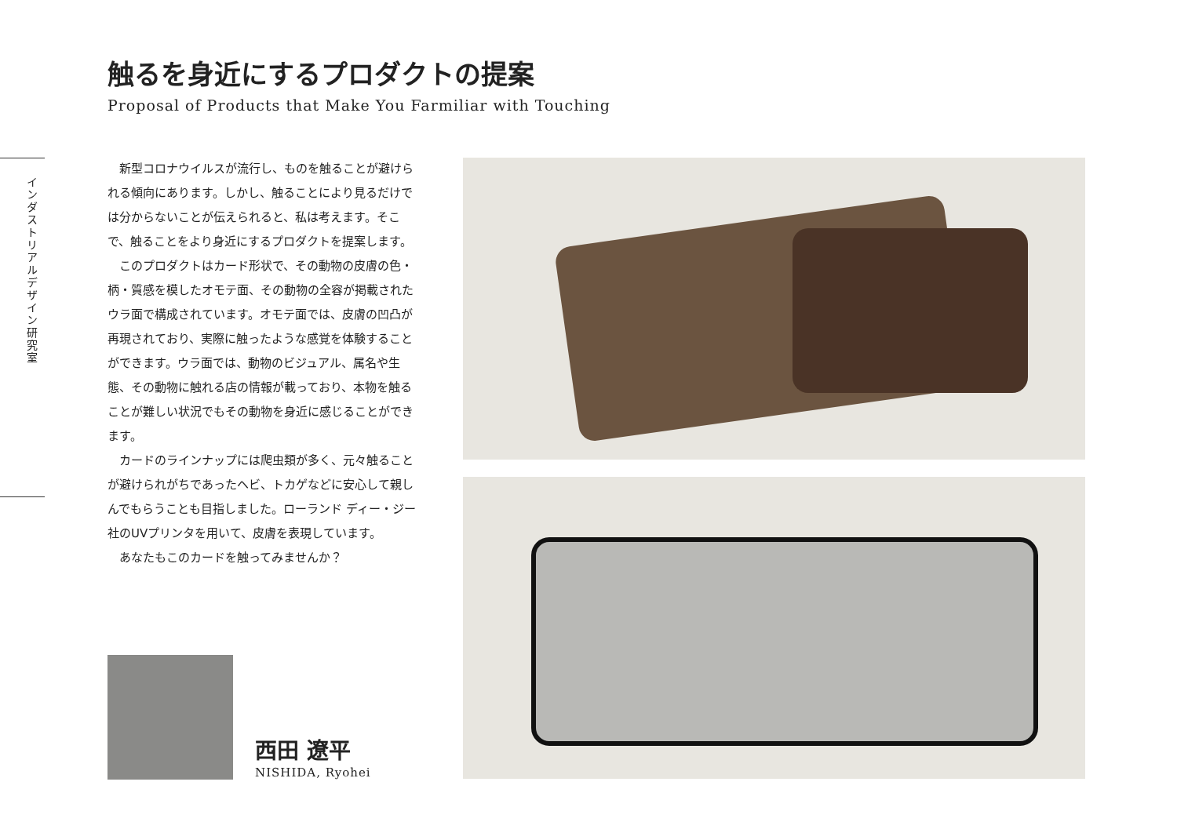触るを身近にするプロダクトの提案
Proposal of Products that Make You Farmiliar with Touching
インダストリアルデザイン研究室
新型コロナウイルスが流行し、ものを触ることが避けられる傾向にあります。しかし、触ることにより見るだけでは分からないことが伝えられると、私は考えます。そこで、触ることをより身近にするプロダクトを提案します。
このプロダクトはカード形状で、その動物の皮膚の色・柄・質感を模したオモテ面、その動物の全容が掲載されたウラ面で構成されています。オモテ面では、皮膚の凹凸が再現されており、実際に触ったような感覚を体験することができます。ウラ面では、動物のビジュアル、属名や生態、その動物に触れる店の情報が載っており、本物を触ることが難しい状況でもその動物を身近に感じることができます。
カードのラインナップには爬虫類が多く、元々触ることが避けられがちであったヘビ、トカゲなどに安心して親しんでもらうことも目指しました。ローランド ディー・ジー社のUVプリンタを用いて、皮膚を表現しています。
あなたもこのカードを触ってみませんか？
西田 遼平
NISHIDA, Ryohei